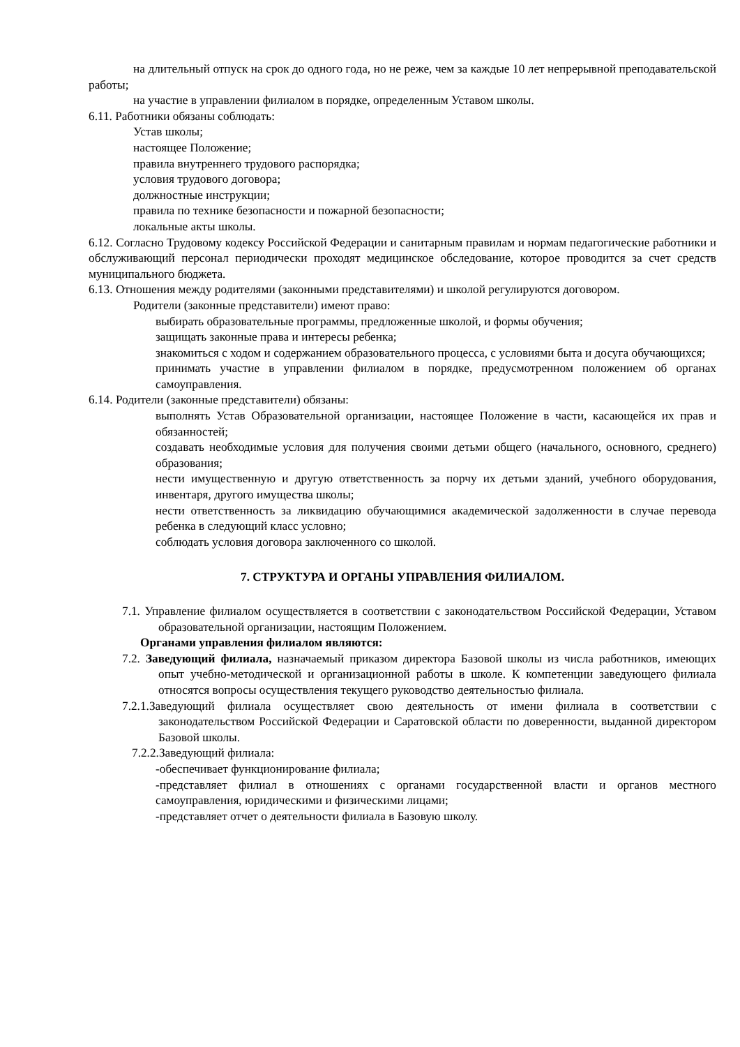на длительный отпуск на срок до одного года, но не реже, чем за каждые 10 лет непрерывной преподавательской работы;
на участие в управлении филиалом в порядке, определенным Уставом школы.
6.11. Работники обязаны соблюдать:
Устав школы;
настоящее Положение;
правила внутреннего трудового распорядка;
условия трудового договора;
должностные инструкции;
правила по технике безопасности и пожарной безопасности;
локальные акты школы.
6.12. Согласно Трудовому кодексу Российской Федерации и санитарным правилам и нормам педагогические работники и обслуживающий персонал периодически проходят медицинское обследование, которое проводится за счет средств муниципального бюджета.
6.13. Отношения между родителями (законными представителями) и школой регулируются договором.
Родители (законные представители) имеют право:
выбирать образовательные программы, предложенные школой, и формы обучения;
защищать законные права и интересы ребенка;
знакомиться с ходом и содержанием образовательного процесса, с условиями быта и досуга обучающихся;
принимать участие в управлении филиалом в порядке, предусмотренном положением об органах самоуправления.
6.14. Родители (законные представители) обязаны:
выполнять Устав Образовательной организации, настоящее Положение в части, касающейся их прав и обязанностей;
создавать необходимые условия для получения своими детьми общего (начального, основного, среднего) образования;
нести имущественную и другую ответственность за порчу их детьми зданий, учебного оборудования, инвентаря, другого имущества школы;
нести ответственность за ликвидацию обучающимися академической задолженности в случае перевода ребенка в следующий класс условно;
соблюдать условия договора заключенного со школой.
7. СТРУКТУРА И ОРГАНЫ УПРАВЛЕНИЯ ФИЛИАЛОМ.
7.1. Управление филиалом осуществляется в соответствии с законодательством Российской Федерации, Уставом образовательной организации, настоящим Положением.
Органами управления филиалом являются:
7.2. Заведующий филиала, назначаемый приказом директора Базовой школы из числа работников, имеющих опыт учебно-методической и организационной работы в школе. К компетенции заведующего филиала относятся вопросы осуществления текущего руководство деятельностью филиала.
7.2.1.Заведующий филиала осуществляет свою деятельность от имени филиала в соответствии с законодательством Российской Федерации и Саратовской области по доверенности, выданной директором Базовой школы.
7.2.2.Заведующий филиала:
-обеспечивает функционирование филиала;
-представляет филиал в отношениях с органами государственной власти и органов местного самоуправления, юридическими и физическими лицами;
-представляет отчет о деятельности филиала в Базовую школу.